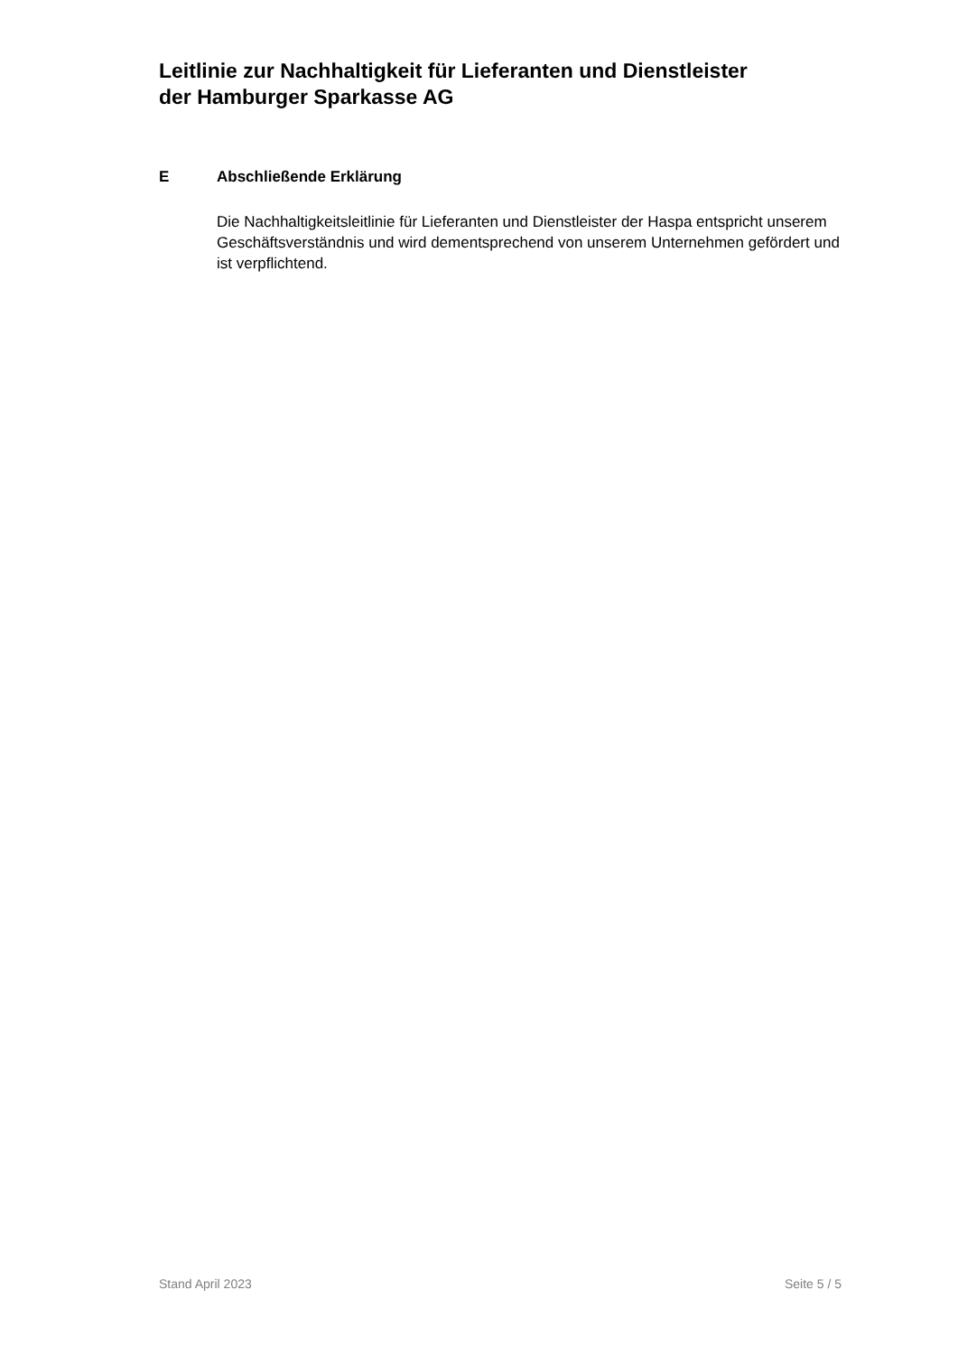Leitlinie zur Nachhaltigkeit für Lieferanten und Dienstleister
der Hamburger Sparkasse AG
E Abschließende Erklärung
Die Nachhaltigkeitsleitlinie für Lieferanten und Dienstleister der Haspa entspricht unserem Geschäftsverständnis und wird dementsprechend von unserem Unter­nehmen gefördert und ist verpflichtend.
Stand April 2023 Seite 5 / 5